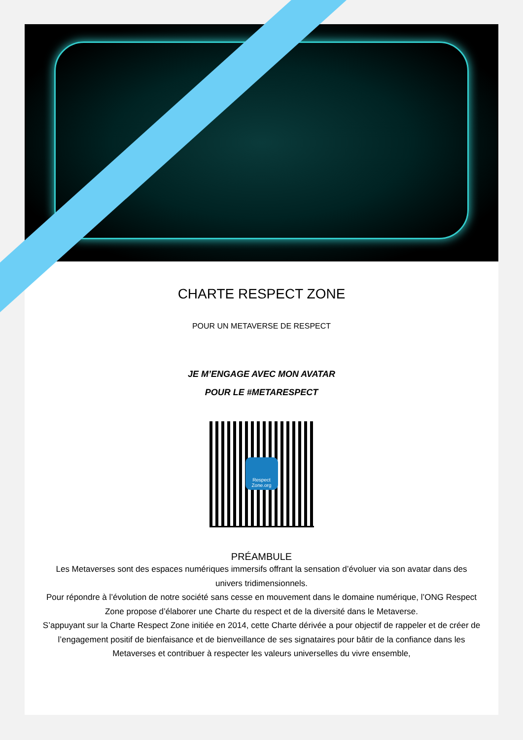CHARTE RESPECT ZONE
POUR UN METAVERSE DE RESPECT
JE M’ENGAGE AVEC MON AVATAR
POUR LE #METARESPECT
Respect Zone.org
PRÉAMBULE
Les Metaverses sont des espaces numériques immersifs offrant la sensation d’évoluer via son avatar dans des univers tridimensionnels.
Pour répondre à l’évolution de notre société sans cesse en mouvement dans le domaine numérique, l’ONG Respect Zone propose d’élaborer une Charte du respect et de la diversité dans le Metaverse.
S’appuyant sur la Charte Respect Zone initiée en 2014, cette Charte dérivée a pour objectif de rappeler et de créer de l’engagement positif de bienfaisance et de bienveillance de ses signataires pour bâtir de la confiance dans les Metaverses et contribuer à respecter les valeurs universelles du vivre ensemble,